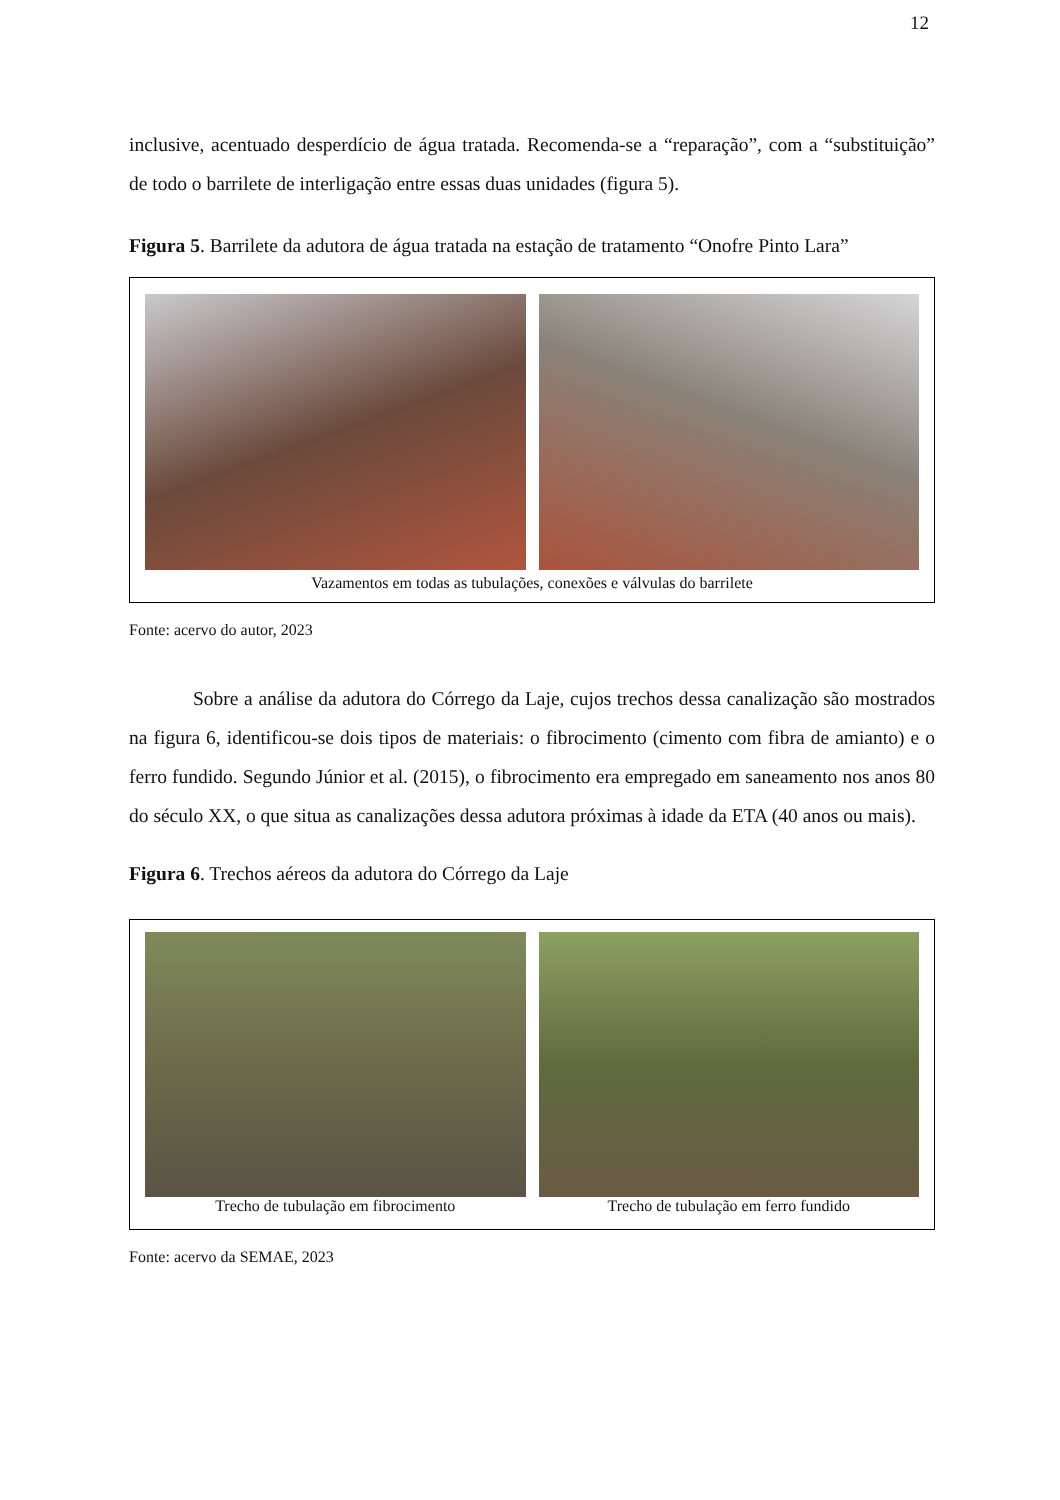12
inclusive, acentuado desperdício de água tratada. Recomenda-se a “reparação”, com a “substituição” de todo o barrilete de interligação entre essas duas unidades (figura 5).
Figura 5. Barrilete da adutora de água tratada na estação de tratamento “Onofre Pinto Lara”
Vazamentos em todas as tubulações, conexões e válvulas do barrilete
Fonte: acervo do autor, 2023
Sobre a análise da adutora do Córrego da Laje, cujos trechos dessa canalização são mostrados na figura 6, identificou-se dois tipos de materiais: o fibrocimento (cimento com fibra de amianto) e o ferro fundido. Segundo Júnior et al. (2015), o fibrocimento era empregado em saneamento nos anos 80 do século XX, o que situa as canalizações dessa adutora próximas à idade da ETA (40 anos ou mais).
Figura 6. Trechos aéreos da adutora do Córrego da Laje
Trecho de tubulação em fibrocimento
Trecho de tubulação em ferro fundido
Fonte: acervo da SEMAE, 2023